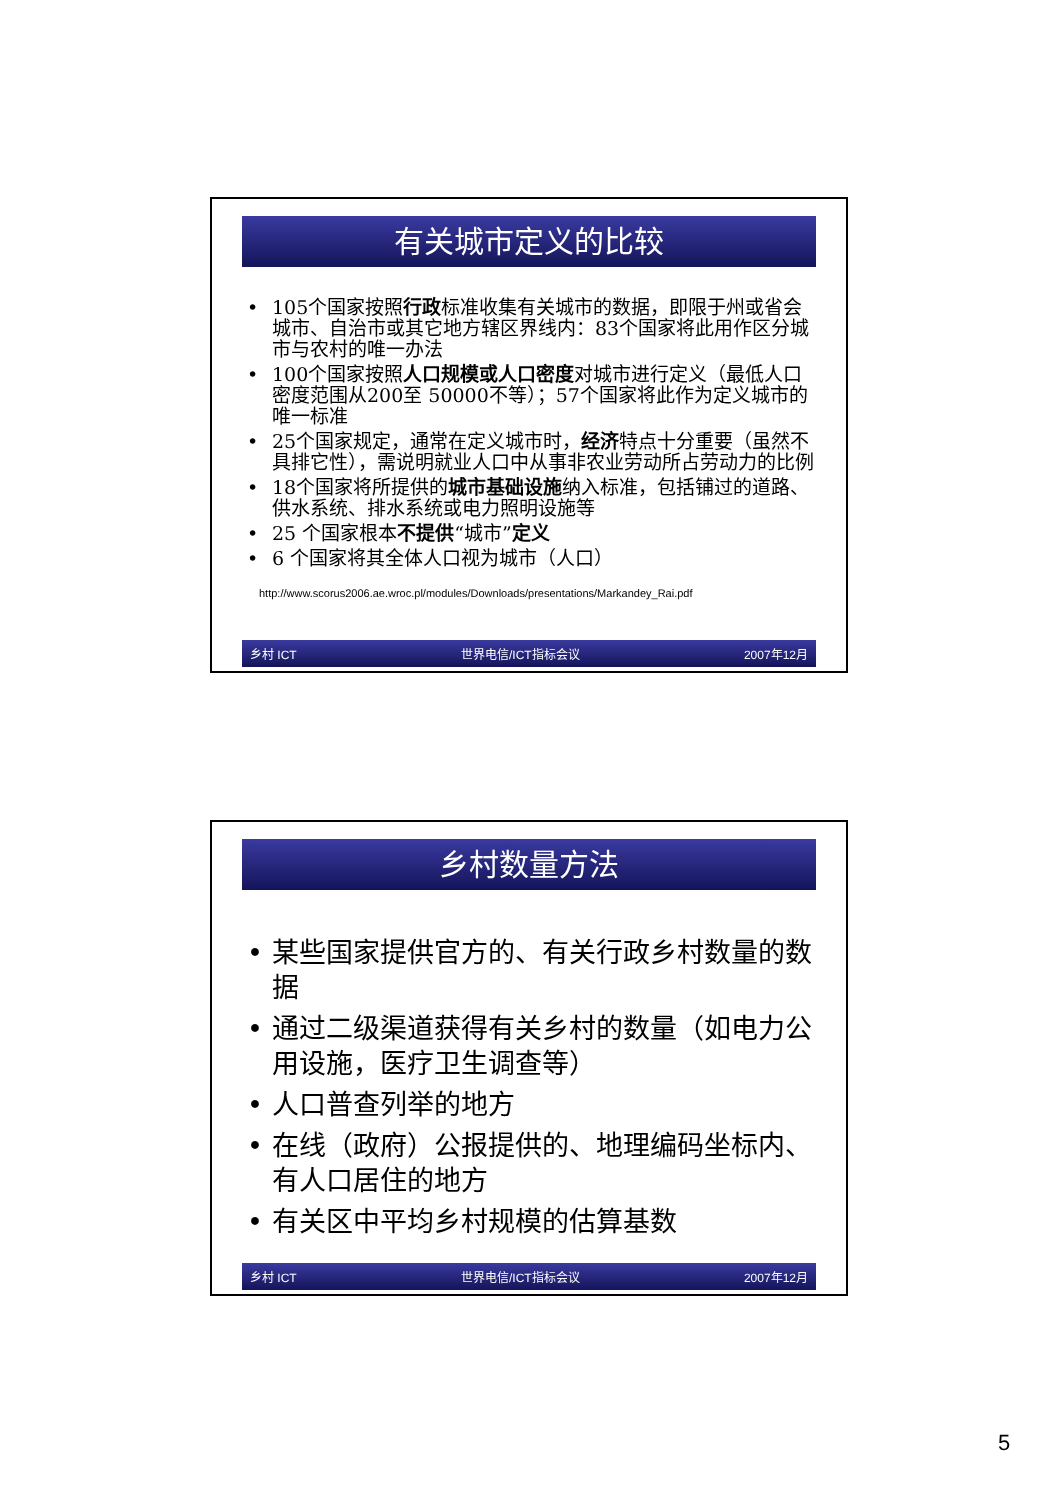有关城市定义的比较
105个国家按照行政标准收集有关城市的数据，即限于州或省会城市、自治市或其它地方辖区界线内：83个国家将此用作区分城市与农村的唯一办法
100个国家按照人口规模或人口密度对城市进行定义（最低人口密度范围从200至 50000不等）；57个国家将此作为定义城市的唯一标准
25个国家规定，通常在定义城市时，经济特点十分重要（虽然不具排它性），需说明就业人口中从事非农业劳动所占劳动力的比例
18个国家将所提供的城市基础设施纳入标准，包括铺过的道路、供水系统、排水系统或电力照明设施等
25 个国家根本不提供“城市”定义
6 个国家将其全体人口视为城市（人口）
http://www.scorus2006.ae.wroc.pl/modules/Downloads/presentations/Markandey_Rai.pdf
乡村 ICT 世界电信/ICT指标会议 2007年12月
乡村数量方法
某些国家提供官方的、有关行政乡村数量的数据
通过二级渠道获得有关乡村的数量（如电力公用设施，医疗卫生调查等）
人口普查列举的地方
在线（政府）公报提供的、地理编码坐标内、有人口居住的地方
有关区中平均乡村规模的估算基数
乡村 ICT 世界电信/ICT指标会议 2007年12月
5